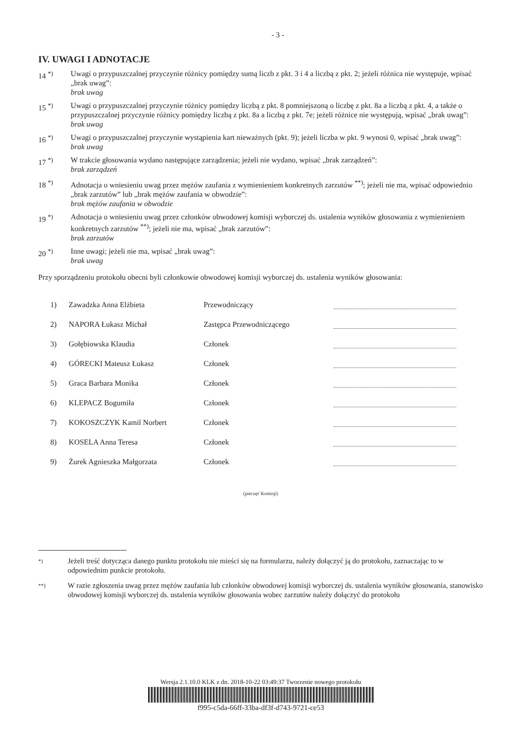- 3 -
IV. UWAGI I ADNOTACJE
14 <sup>*)</sup> Uwagi o przypuszczalnej przyczynie różnicy pomiędzy sumą liczb z pkt. 3 i 4 a liczbą z pkt. 2; jeżeli różnica nie występuje, wpisać „brak uwag”:
brak uwag
15 <sup>*)</sup> Uwagi o przypuszczalnej przyczynie różnicy pomiędzy liczbą z pkt. 8 pomniejszoną o liczbę z pkt. 8a a liczbą z pkt. 4, a także o przypuszczalnej przyczynie różnicy pomiędzy liczbą z pkt. 8a a liczbą z pkt. 7e; jeżeli różnice nie występują, wpisać „brak uwag”:
brak uwag
16 <sup>*)</sup> Uwagi o przypuszczalnej przyczynie wystąpienia kart nieważnych (pkt. 9); jeżeli liczba w pkt. 9 wynosi 0, wpisać „brak uwag”:
brak uwag
17 <sup>*)</sup> W trakcie głosowania wydano następujące zarządzenia; jeżeli nie wydano, wpisać „brak zarządzeń”:
brak zarządzeń
18 <sup>*)</sup> Adnotacja o wniesieniu uwag przez mężów zaufania z wymienieniem konkretnych zarzutów <sup>**)</sup>; jeżeli nie ma, wpisać odpowiednio „brak zarzutów” lub „brak mężów zaufania w obwodzie”:
brak mężów zaufania w obwodzie
19 <sup>*)</sup> Adnotacja o wniesieniu uwag przez członków obwodowej komisji wyborczej ds. ustalenia wyników głosowania z wymienieniem konkretnych zarzutów <sup>**)</sup>; jeżeli nie ma, wpisać „brak zarzutów”:
brak zarzutów
20 <sup>*)</sup> Inne uwagi; jeżeli nie ma, wpisać „brak uwag”:
brak uwag
Przy sporządzeniu protokołu obecni byli członkowie obwodowej komisji wyborczej ds. ustalenia wyników głosowania:
| 1) | Zawadzka Anna Elżbieta | Przewodniczący | |
| 2) | NAPORA Łukasz Michał | Zastępca Przewodniczącego | |
| 3) | Gołębiowska Klaudia | Członek | |
| 4) | GÓRECKI Mateusz Łukasz | Członek | |
| 5) | Graca Barbara Monika | Członek | |
| 6) | KLEPACZ Bogumiła | Członek | |
| 7) | KOKOSZCZYK Kamil Norbert | Członek | |
| 8) | KOSELA Anna Teresa | Członek | |
| 9) | Żurek Agnieszka Małgorzata | Członek | |
(pieczęć Komisji)
*)
Jeżeli treść dotycząca danego punktu protokołu nie mieści się na formularzu, należy dołączyć ją do protokołu, zaznaczając to w odpowiednim punkcie protokołu.
**)
W razie zgłoszenia uwag przez mężów zaufania lub członków obwodowej komisji wyborczej ds. ustalenia wyników głosowania, stanowisko obwodowej komisji wyborczej ds. ustalenia wyników głosowania wobec zarzutów należy dołączyć do protokołu
Wersja 2.1.10.0 KLK z dn. 2018-10-22 03:49:37 Tworzenie nowego protokołu
f995-c5da-66ff-33ba-df3f-d743-9721-ce53